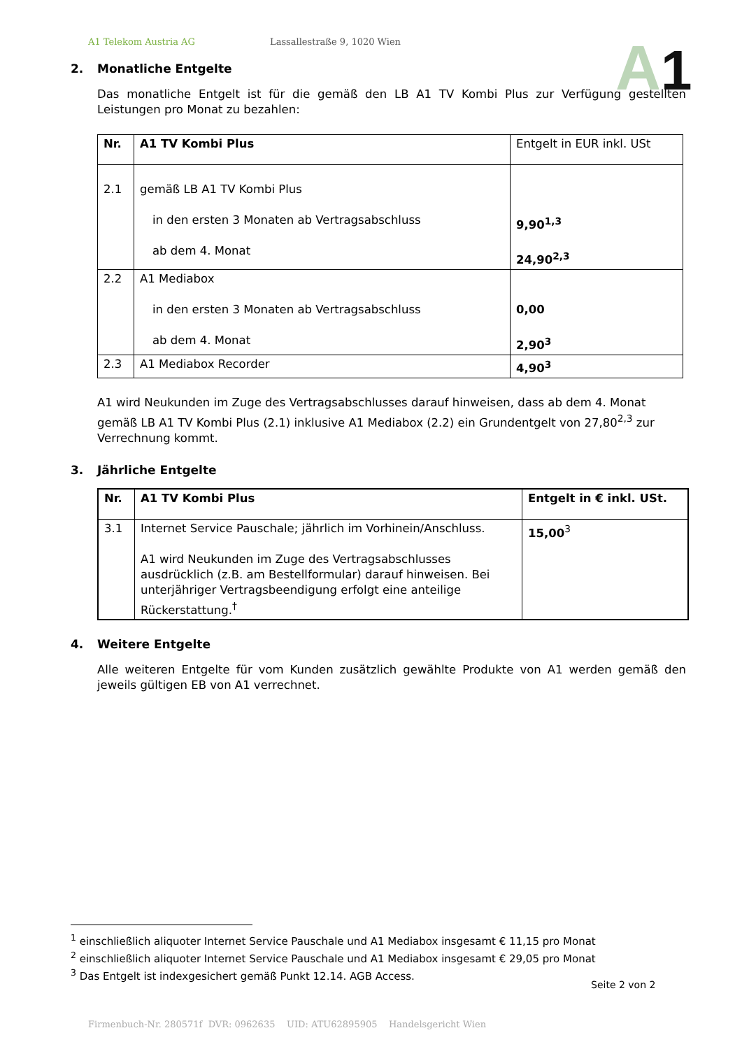A1 Telekom Austria AG Lassallestraße 9, 1020 Wien
A1
2. Monatliche Entgelte
Das monatliche Entgelt ist für die gemäß den LB A1 TV Kombi Plus zur Verfügung gestellten Leistungen pro Monat zu bezahlen:
| Nr. | A1 TV Kombi Plus | Entgelt in EUR inkl. USt |
| 2.1 | gemäß LB A1 TV Kombi Plus in den ersten 3 Monaten ab Vertragsabschluss ab dem 4. Monat | 9,90<sup>1,3</sup> 24,90<sup>2,3</sup> |
| 2.2 | A1 Mediabox in den ersten 3 Monaten ab Vertragsabschluss ab dem 4. Monat | 0,00 2,90<sup>3</sup> |
| 2.3 | A1 Mediabox Recorder | 4,90<sup>3</sup> |
A1 wird Neukunden im Zuge des Vertragsabschlusses darauf hinweisen, dass ab dem 4. Monat gemäß LB A1 TV Kombi Plus (2.1) inklusive A1 Mediabox (2.2) ein Grundentgelt von 27,80<sup>2,3</sup> zur Verrechnung kommt.
3. Jährliche Entgelte
| Nr. | A1 TV Kombi Plus | Entgelt in € inkl. USt. |
| --- | --- | --- |
| 3.1 | Internet Service Pauschale; jährlich im Vorhinein/Anschluss. A1 wird Neukunden im Zuge des Vertragsabschlusses ausdrücklich (z.B. am Bestellformular) darauf hinweisen. Bei unterjähriger Vertragsbeendigung erfolgt eine anteilige Rückerstattung.<sup>†</sup> | 15,00<sup>3</sup> |
4. Weitere Entgelte
Alle weiteren Entgelte für vom Kunden zusätzlich gewählte Produkte von A1 werden gemäß den jeweils gültigen EB von A1 verrechnet.
<sup>1</sup> einschließlich aliquoter Internet Service Pauschale und A1 Mediabox insgesamt € 11,15 pro Monat
<sup>2</sup> einschließlich aliquoter Internet Service Pauschale und A1 Mediabox insgesamt € 29,05 pro Monat
<sup>3</sup> Das Entgelt ist indexgesichert gemäß Punkt 12.14. AGB Access.
Seite 2 von 2
Firmenbuch-Nr. 280571f DVR: 0962635 UID: ATU62895905 Handelsgericht Wien